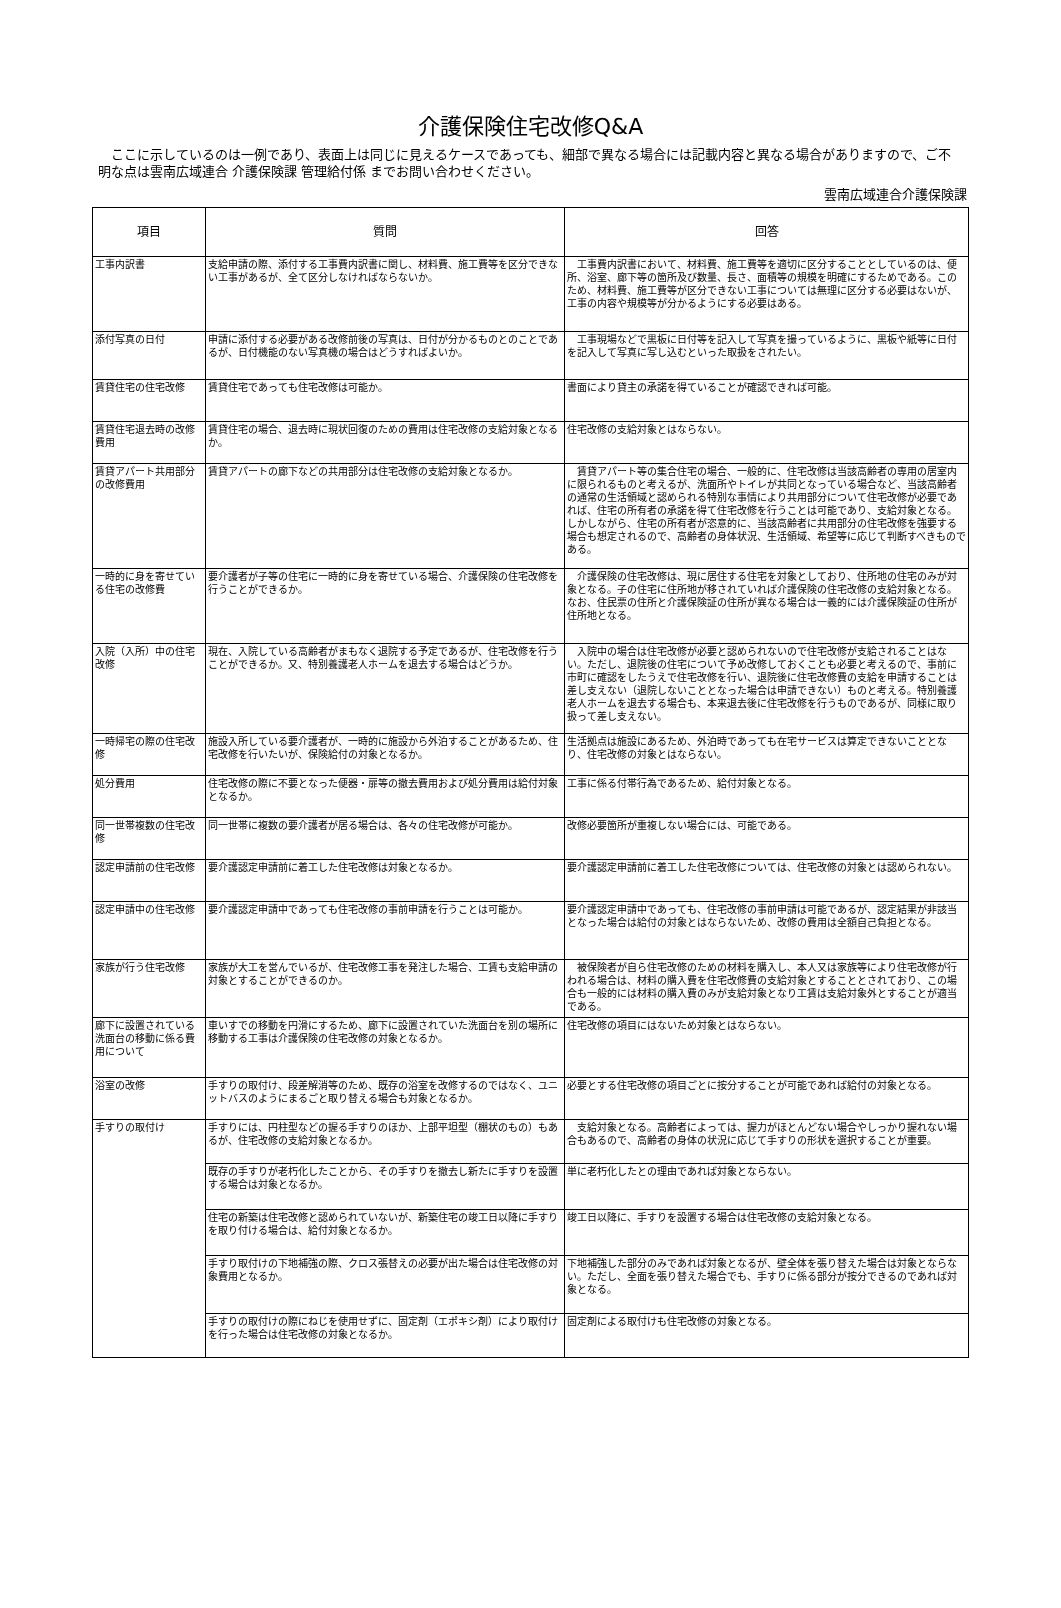介護保険住宅改修Q&A
　ここに示しているのは一例であり、表面上は同じに見えるケースであっても、細部で異なる場合には記載内容と異なる場合がありますので、ご不明な点は雲南広域連合 介護保険課 管理給付係 までお問い合わせください。
雲南広域連合介護保険課
| 項目 | 質問 | 回答 |
| --- | --- | --- |
| 工事内訳書 | 支給申請の際、添付する工事費内訳書に関し、材料費、施工費等を区分できない工事があるが、全て区分しなければならないか。 | 工事費内訳書において、材料費、施工費等を適切に区分することとしているのは、便所、浴室、廊下等の箇所及び数量、長さ、面積等の規模を明確にするためである。このため、材料費、施工費等が区分できない工事については無理に区分する必要はないが、工事の内容や規模等が分かるようにする必要はある。 |
| 添付写真の日付 | 申請に添付する必要がある改修前後の写真は、日付が分かるものとのことであるが、日付機能のない写真機の場合はどうすればよいか。 | 工事現場などで黒板に日付等を記入して写真を撮っているように、黒板や紙等に日付を記入して写真に写し込むといった取扱をされたい。 |
| 賃貸住宅の住宅改修 | 賃貸住宅であっても住宅改修は可能か。 | 書面により貸主の承諾を得ていることが確認できれば可能。 |
| 賃貸住宅退去時の改修費用 | 賃貸住宅の場合、退去時に現状回復のための費用は住宅改修の支給対象となるか。 | 住宅改修の支給対象とはならない。 |
| 賃貸アパート共用部分の改修費用 | 賃貸アパートの廊下などの共用部分は住宅改修の支給対象となるか。 | 賃貸アパート等の集合住宅の場合、一般的に、住宅改修は当該高齢者の専用の居室内に限られるものと考えるが、洗面所やトイレが共同となっている場合など、当該高齢者の通常の生活領域と認められる特別な事情により共用部分について住宅改修が必要であれば、住宅の所有者の承諾を得て住宅改修を行うことは可能であり、支給対象となる。しかしながら、住宅の所有者が恣意的に、当該高齢者に共用部分の住宅改修を強要する場合も想定されるので、高齢者の身体状況、生活領域、希望等に応じて判断すべきものである。 |
| 一時的に身を寄せている住宅の改修費 | 要介護者が子等の住宅に一時的に身を寄せている場合、介護保険の住宅改修を行うことができるか。 | 介護保険の住宅改修は、現に居住する住宅を対象としており、住所地の住宅のみが対象となる。子の住宅に住所地が移されていれば介護保険の住宅改修の支給対象となる。なお、住民票の住所と介護保険証の住所が異なる場合は一義的には介護保険証の住所が住所地となる。 |
| 入院（入所）中の住宅改修 | 現在、入院している高齢者がまもなく退院する予定であるが、住宅改修を行うことができるか。又、特別養護老人ホームを退去する場合はどうか。 | 入院中の場合は住宅改修が必要と認められないので住宅改修が支給されることはない。ただし、退院後の住宅について予め改修しておくことも必要と考えるので、事前に市町に確認をしたうえで住宅改修を行い、退院後に住宅改修費の支給を申請することは差し支えない（退院しないこととなった場合は申請できない）ものと考える。特別養護老人ホームを退去する場合も、本来退去後に住宅改修を行うものであるが、同様に取り扱って差し支えない。 |
| 一時帰宅の際の住宅改修 | 施設入所している要介護者が、一時的に施設から外泊することがあるため、住宅改修を行いたいが、保険給付の対象となるか。 | 生活拠点は施設にあるため、外泊時であっても在宅サービスは算定できないこととなり、住宅改修の対象とはならない。 |
| 処分費用 | 住宅改修の際に不要となった便器・扉等の撤去費用および処分費用は給付対象となるか。 | 工事に係る付帯行為であるため、給付対象となる。 |
| 同一世帯複数の住宅改修 | 同一世帯に複数の要介護者が居る場合は、各々の住宅改修が可能か。 | 改修必要箇所が重複しない場合には、可能である。 |
| 認定申請前の住宅改修 | 要介護認定申請前に着工した住宅改修は対象となるか。 | 要介護認定申請前に着工した住宅改修については、住宅改修の対象とは認められない。 |
| 認定申請中の住宅改修 | 要介護認定申請中であっても住宅改修の事前申請を行うことは可能か。 | 要介護認定申請中であっても、住宅改修の事前申請は可能であるが、認定結果が非該当となった場合は給付の対象とはならないため、改修の費用は全額自己負担となる。 |
| 家族が行う住宅改修 | 家族が大工を営んでいるが、住宅改修工事を発注した場合、工賃も支給申請の対象とすることができるのか。 | 被保険者が自ら住宅改修のための材料を購入し、本人又は家族等により住宅改修が行われる場合は、材料の購入費を住宅改修費の支給対象とすることとされており、この場合も一般的には材料の購入費のみが支給対象となり工賃は支給対象外とすることが適当である。 |
| 廊下に設置されている洗面台の移動に係る費用について | 車いすでの移動を円滑にするため、廊下に設置されていた洗面台を別の場所に移動する工事は介護保険の住宅改修の対象となるか。 | 住宅改修の項目にはないため対象とはならない。 |
| 浴室の改修 | 手すりの取付け、段差解消等のため、既存の浴室を改修するのではなく、ユニットバスのようにまるごと取り替える場合も対象となるか。 | 必要とする住宅改修の項目ごとに按分することが可能であれば給付の対象となる。 |
| 手すりの取付け | 手すりには、円柱型などの握る手すりのほか、上部平坦型（棚状のもの）もあるが、住宅改修の支給対象となるか。 | 支給対象となる。高齢者によっては、握力がほとんどない場合やしっかり握れない場合もあるので、高齢者の身体の状況に応じて手すりの形状を選択することが重要。 |
| | 既存の手すりが老朽化したことから、その手すりを撤去し新たに手すりを設置する場合は対象となるか。 | 単に老朽化したとの理由であれば対象とならない。 |
| | 住宅の新築は住宅改修と認められていないが、新築住宅の竣工日以降に手すりを取り付ける場合は、給付対象となるか。 | 竣工日以降に、手すりを設置する場合は住宅改修の支給対象となる。 |
| | 手すり取付けの下地補強の際、クロス張替えの必要が出た場合は住宅改修の対象費用となるか。 | 下地補強した部分のみであれば対象となるが、壁全体を張り替えた場合は対象とならない。ただし、全面を張り替えた場合でも、手すりに係る部分が按分できるのであれば対象となる。 |
| | 手すりの取付けの際にねじを使用せずに、固定剤（エポキシ剤）により取付けを行った場合は住宅改修の対象となるか。 | 固定剤による取付けも住宅改修の対象となる。 |